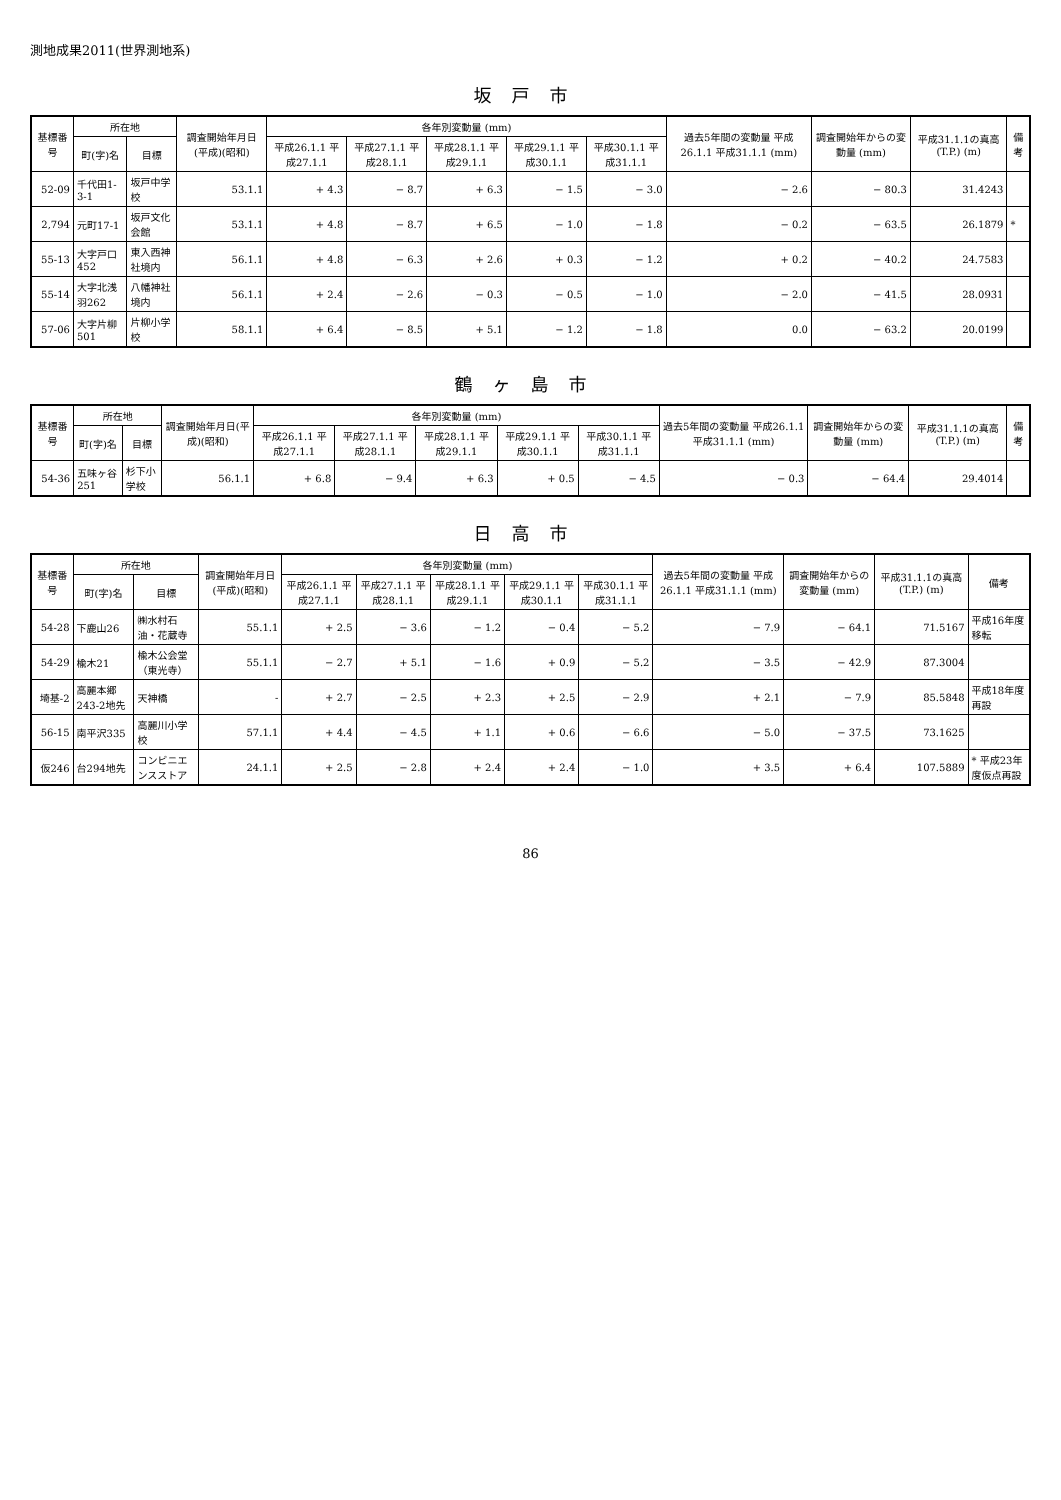測地成果2011(世界測地系)
坂戸市
| 基標番号 | 所在地 | | 調査開始年月日(平成)(昭和) | 各年別変動量 (mm) | | | | | 過去5年間の変動量 平成26.1.1 平成31.1.1 (mm) | 調査開始年からの変動量 (mm) | 平成31.1.1の真高 (T.P.) (m) | 備考 |
| --- | --- | --- | --- | --- | --- | --- | --- | --- | --- | --- | --- | --- |
| | 町(字)名 | 目標 | | 平成26.1.1 平成27.1.1 | 平成27.1.1 平成28.1.1 | 平成28.1.1 平成29.1.1 | 平成29.1.1 平成30.1.1 | 平成30.1.1 平成31.1.1 | | | | |
| 52-09 | 千代田1-3-1 | 坂戸中学校 | 53.1.1 | + 4.3 | − 8.7 | + 6.3 | − 1.5 | − 3.0 | − 2.6 | − 80.3 | 31.4243 | |
| 2,794 | 元町17-1 | 坂戸文化会館 | 53.1.1 | + 4.8 | − 8.7 | + 6.5 | − 1.0 | − 1.8 | − 0.2 | − 63.5 | 26.1879 | * |
| 55-13 | 大字戸口452 | 東入西神社境内 | 56.1.1 | + 4.8 | − 6.3 | + 2.6 | + 0.3 | − 1.2 | + 0.2 | − 40.2 | 24.7583 | |
| 55-14 | 大字北浅羽262 | 八幡神社境内 | 56.1.1 | + 2.4 | − 2.6 | − 0.3 | − 0.5 | − 1.0 | − 2.0 | − 41.5 | 28.0931 | |
| 57-06 | 大字片柳501 | 片柳小学校 | 58.1.1 | + 6.4 | − 8.5 | + 5.1 | − 1.2 | − 1.8 | 0.0 | − 63.2 | 20.0199 | |
鶴ヶ島市
| 基標番号 | 所在地 | | 調査開始年月日(平成)(昭和) | 各年別変動量 (mm) | | | | | 過去5年間の変動量 平成26.1.1 平成31.1.1 (mm) | 調査開始年からの変動量 (mm) | 平成31.1.1の真高 (T.P.) (m) | 備考 |
| --- | --- | --- | --- | --- | --- | --- | --- | --- | --- | --- | --- | --- |
| | 町(字)名 | 目標 | | 平成26.1.1 平成27.1.1 | 平成27.1.1 平成28.1.1 | 平成28.1.1 平成29.1.1 | 平成29.1.1 平成30.1.1 | 平成30.1.1 平成31.1.1 | | | | |
| 54-36 | 五味ヶ谷251 | 杉下小学校 | 56.1.1 | + 6.8 | − 9.4 | + 6.3 | + 0.5 | − 4.5 | − 0.3 | − 64.4 | 29.4014 | |
日高市
| 基標番号 | 所在地 | | 調査開始年月日(平成)(昭和) | 各年別変動量 (mm) | | | | | 過去5年間の変動量 平成26.1.1 平成31.1.1 (mm) | 調査開始年からの変動量 (mm) | 平成31.1.1の真高 (T.P.) (m) | 備考 |
| --- | --- | --- | --- | --- | --- | --- | --- | --- | --- | --- | --- | --- |
| | 町(字)名 | 目標 | | 平成26.1.1 平成27.1.1 | 平成27.1.1 平成28.1.1 | 平成28.1.1 平成29.1.1 | 平成29.1.1 平成30.1.1 | 平成30.1.1 平成31.1.1 | | | | |
| 54-28 | 下鹿山26 | ㈱水村石油・花蔵寺 | 55.1.1 | + 2.5 | − 3.6 | − 1.2 | − 0.4 | − 5.2 | − 7.9 | − 64.1 | 71.5167 | 平成16年度移転 |
| 54-29 | 楡木21 | 楡木公会堂（東光寺） | 55.1.1 | − 2.7 | + 5.1 | − 1.6 | + 0.9 | − 5.2 | − 3.5 | − 42.9 | 87.3004 | |
| 埼基-2 | 高麗本郷243-2地先 | 天神橋 | - | + 2.7 | − 2.5 | + 2.3 | + 2.5 | − 2.9 | + 2.1 | − 7.9 | 85.5848 | 平成18年度再設 |
| 56-15 | 南平沢335 | 高麗川小学校 | 57.1.1 | + 4.4 | − 4.5 | + 1.1 | + 0.6 | − 6.6 | − 5.0 | − 37.5 | 73.1625 | |
| 仮246 | 台294地先 | コンビニエンスストア | 24.1.1 | + 2.5 | − 2.8 | + 2.4 | + 2.4 | − 1.0 | + 3.5 | + 6.4 | 107.5889 | * 平成23年度仮点再設 |
86